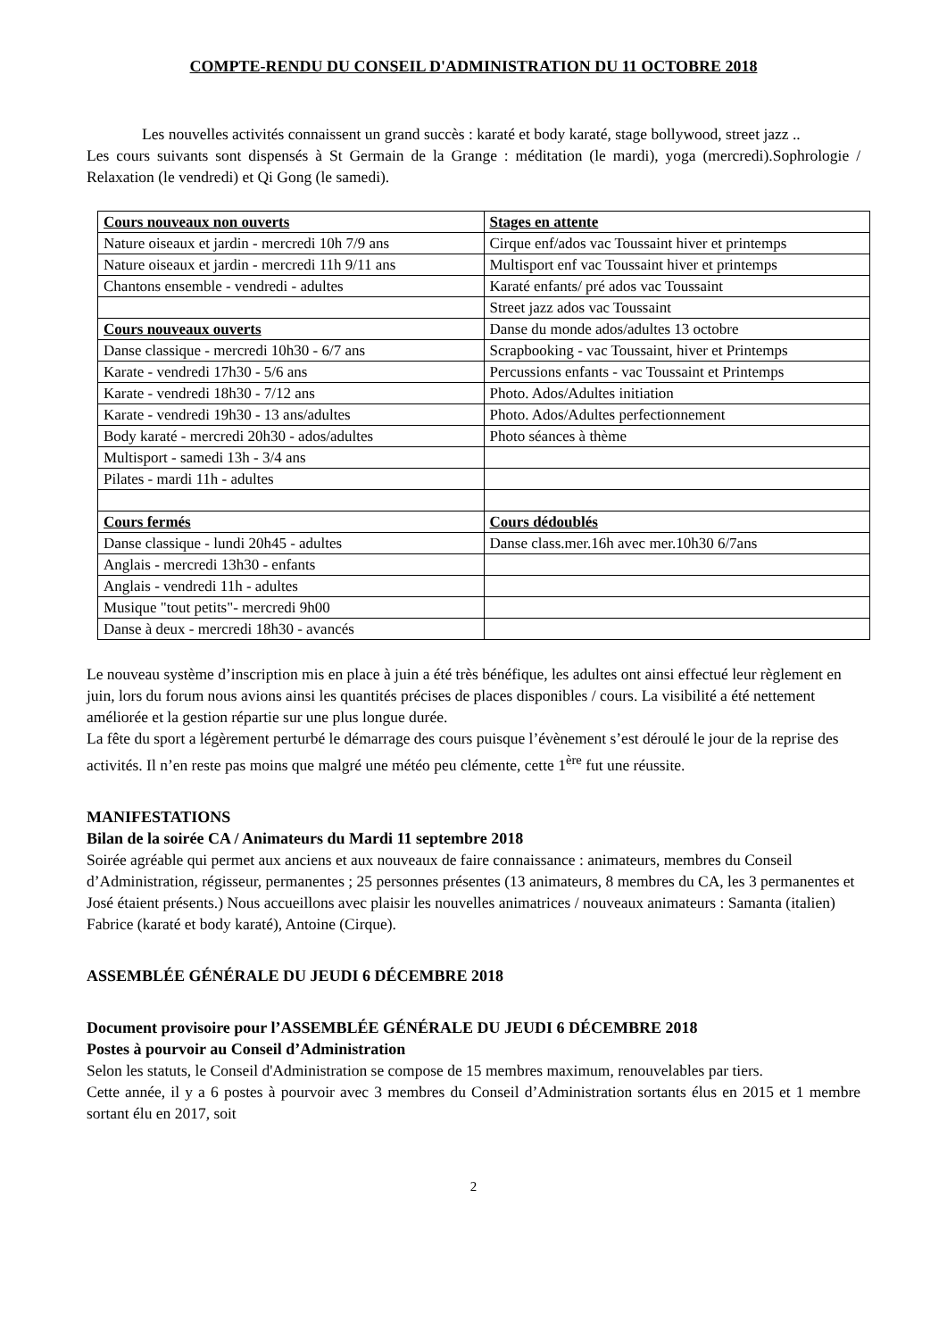COMPTE-RENDU DU CONSEIL D'ADMINISTRATION DU 11 OCTOBRE 2018
Les nouvelles activités connaissent un grand succès : karaté et body karaté, stage bollywood, street jazz ..
Les cours suivants sont dispensés à St Germain de la Grange : méditation (le mardi), yoga (mercredi).Sophrologie / Relaxation (le vendredi) et Qi Gong (le samedi).
| Cours nouveaux non ouverts | Stages en attente |
| Nature oiseaux et jardin - mercredi 10h 7/9 ans | Cirque enf/ados vac Toussaint hiver et printemps |
| Nature oiseaux et jardin - mercredi 11h 9/11 ans | Multisport enf vac Toussaint hiver et printemps |
| Chantons ensemble - vendredi - adultes | Karaté enfants/ pré ados vac Toussaint |
| | Street jazz ados vac Toussaint |
| Cours nouveaux ouverts | Danse du monde ados/adultes 13 octobre |
| Danse classique - mercredi 10h30 - 6/7 ans | Scrapbooking - vac Toussaint, hiver et Printemps |
| Karate - vendredi 17h30 - 5/6 ans | Percussions enfants - vac Toussaint et Printemps |
| Karate - vendredi 18h30 - 7/12 ans | Photo. Ados/Adultes initiation |
| Karate - vendredi 19h30 - 13 ans/adultes | Photo. Ados/Adultes perfectionnement |
| Body karaté - mercredi 20h30 - ados/adultes | Photo séances à thème |
| Multisport - samedi 13h - 3/4 ans | |
| Pilates - mardi 11h - adultes | |
| Cours fermés | Cours dédoublés |
| Danse classique - lundi 20h45 - adultes | Danse class.mer.16h avec mer.10h30 6/7ans |
| Anglais - mercredi 13h30 - enfants | |
| Anglais - vendredi 11h - adultes | |
| Musique "tout petits"- mercredi 9h00 | |
| Danse à deux - mercredi 18h30 - avancés | |
Le nouveau système d’inscription mis en place à juin a été très bénéfique, les adultes ont ainsi effectué leur règlement en juin, lors du forum nous avions ainsi les quantités précises de places disponibles / cours. La visibilité a été nettement améliorée et la gestion répartie sur une plus longue durée.
La fête du sport a légèrement perturbé le démarrage des cours puisque l’évènement s’est déroulé le jour de la reprise des activités. Il n’en reste pas moins que malgré une météo peu clémente, cette 1<sup>ère</sup> fut une réussite.
MANIFESTATIONS
Bilan de la soirée CA / Animateurs du Mardi 11 septembre 2018
Soirée agréable qui permet aux anciens et aux nouveaux de faire connaissance : animateurs, membres du Conseil d’Administration, régisseur, permanentes ; 25 personnes présentes (13 animateurs, 8 membres du CA, les 3 permanentes et José étaient présents.) Nous accueillons avec plaisir les nouvelles animatrices / nouveaux animateurs : Samanta (italien) Fabrice (karaté et body karaté), Antoine (Cirque).
ASSEMBLÉE GÉNÉRALE DU JEUDI 6 DÉCEMBRE 2018
Document provisoire pour l’ASSEMBLÉE GÉNÉRALE DU JEUDI 6 DÉCEMBRE 2018
Postes à pourvoir au Conseil d’Administration
Selon les statuts, le Conseil d'Administration se compose de 15 membres maximum, renouvelables par tiers.
Cette année, il y a 6 postes à pourvoir avec 3 membres du Conseil d’Administration sortants élus en 2015 et 1 membre sortant élu en 2017, soit
2